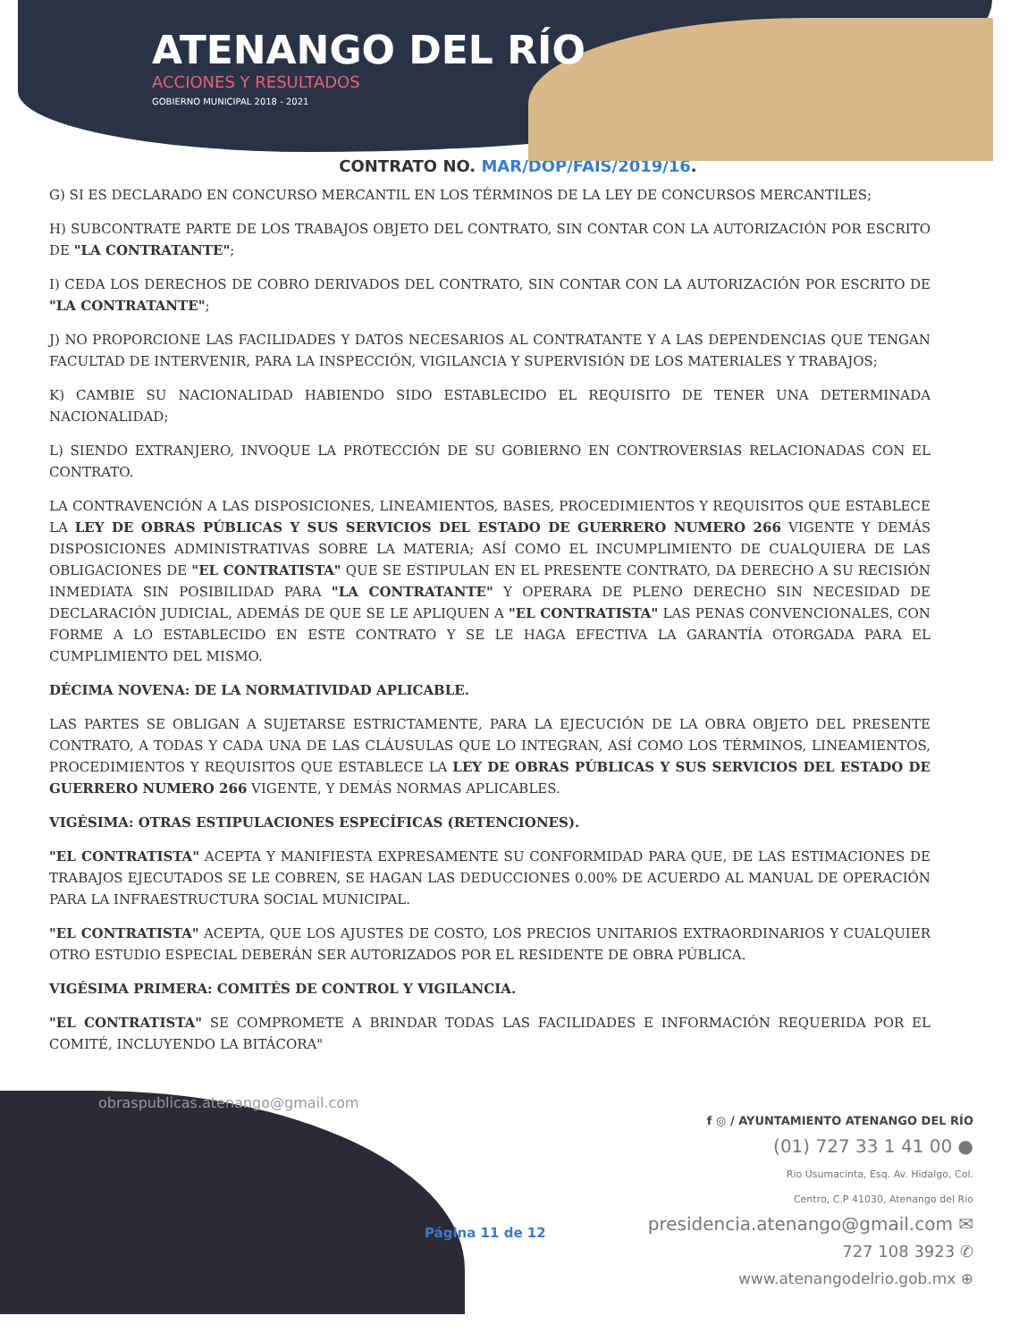ATENANGO DEL RÍO
ACCIONES Y RESULTADOS
GOBIERNO MUNICIPAL 2018 - 2021
CONTRATO NO. MAR/DOP/FAIS/2019/16.
G) SI ES DECLARADO EN CONCURSO MERCANTIL EN LOS TÉRMINOS DE LA LEY DE CONCURSOS MERCANTILES;
H) SUBCONTRATE PARTE DE LOS TRABAJOS OBJETO DEL CONTRATO, SIN CONTAR CON LA AUTORIZACIÓN POR ESCRITO DE "LA CONTRATANTE";
I) CEDA LOS DERECHOS DE COBRO DERIVADOS DEL CONTRATO, SIN CONTAR CON LA AUTORIZACIÓN POR ESCRITO DE "LA CONTRATANTE";
J) NO PROPORCIONE LAS FACILIDADES Y DATOS NECESARIOS AL CONTRATANTE Y A LAS DEPENDENCIAS QUE TENGAN FACULTAD DE INTERVENIR, PARA LA INSPECCIÓN, VIGILANCIA Y SUPERVISIÓN DE LOS MATERIALES Y TRABAJOS;
K) CAMBIE SU NACIONALIDAD HABIENDO SIDO ESTABLECIDO EL REQUISITO DE TENER UNA DETERMINADA NACIONALIDAD;
L) SIENDO EXTRANJERO, INVOQUE LA PROTECCIÓN DE SU GOBIERNO EN CONTROVERSIAS RELACIONADAS CON EL CONTRATO.
LA CONTRAVENCIÓN A LAS DISPOSICIONES, LINEAMIENTOS, BASES, PROCEDIMIENTOS Y REQUISITOS QUE ESTABLECE LA LEY DE OBRAS PÚBLICAS Y SUS SERVICIOS DEL ESTADO DE GUERRERO NUMERO 266 VIGENTE Y DEMÁS DISPOSICIONES ADMINISTRATIVAS SOBRE LA MATERIA; ASÍ COMO EL INCUMPLIMIENTO DE CUALQUIERA DE LAS OBLIGACIONES DE "EL CONTRATISTA" QUE SE ESTIPULAN EN EL PRESENTE CONTRATO, DA DERECHO A SU RECISIÓN INMEDIATA SIN POSIBILIDAD PARA "LA CONTRATANTE" Y OPERARA DE PLENO DERECHO SIN NECESIDAD DE DECLARACIÓN JUDICIAL, ADEMÁS DE QUE SE LE APLIQUEN A "EL CONTRATISTA" LAS PENAS CONVENCIONALES, CON FORME A LO ESTABLECIDO EN ESTE CONTRATO Y SE LE HAGA EFECTIVA LA GARANTÍA OTORGADA PARA EL CUMPLIMIENTO DEL MISMO.
DÉCIMA NOVENA: DE LA NORMATIVIDAD APLICABLE.
LAS PARTES SE OBLIGAN A SUJETARSE ESTRICTAMENTE, PARA LA EJECUCIÓN DE LA OBRA OBJETO DEL PRESENTE CONTRATO, A TODAS Y CADA UNA DE LAS CLÁUSULAS QUE LO INTEGRAN, ASÍ COMO LOS TÉRMINOS, LINEAMIENTOS, PROCEDIMIENTOS Y REQUISITOS QUE ESTABLECE LA LEY DE OBRAS PÚBLICAS Y SUS SERVICIOS DEL ESTADO DE GUERRERO NUMERO 266 VIGENTE, Y DEMÁS NORMAS APLICABLES.
VIGÉSIMA: OTRAS ESTIPULACIONES ESPECÍFICAS (RETENCIONES).
"EL CONTRATISTA" ACEPTA Y MANIFIESTA EXPRESAMENTE SU CONFORMIDAD PARA QUE, DE LAS ESTIMACIONES DE TRABAJOS EJECUTADOS SE LE COBREN, SE HAGAN LAS DEDUCCIONES 0.00% DE ACUERDO AL MANUAL DE OPERACIÓN PARA LA INFRAESTRUCTURA SOCIAL MUNICIPAL.
"EL CONTRATISTA" ACEPTA, QUE LOS AJUSTES DE COSTO, LOS PRECIOS UNITARIOS EXTRAORDINARIOS Y CUALQUIER OTRO ESTUDIO ESPECIAL DEBERÁN SER AUTORIZADOS POR EL RESIDENTE DE OBRA PÚBLICA.
VIGÉSIMA PRIMERA: COMITÉS DE CONTROL Y VIGILANCIA.
"EL CONTRATISTA" SE COMPROMETE A BRINDAR TODAS LAS FACILIDADES E INFORMACIÓN REQUERIDA POR EL COMITÉ, INCLUYENDO LA BITÁCORA"
obraspublicas.atenango@gmail.com
Página 11 de 12
f ◎ / AYUNTAMIENTO ATENANGO DEL RÍO
(01) 727 33 1 41 00 ●
Rio Usumacinta, Esq. Av. Hidalgo, Col.
Centro, C.P 41030, Atenango del Rio
presidencia.atenango@gmail.com ✉
727 108 3923 ✆
www.atenangodelrio.gob.mx ⊕